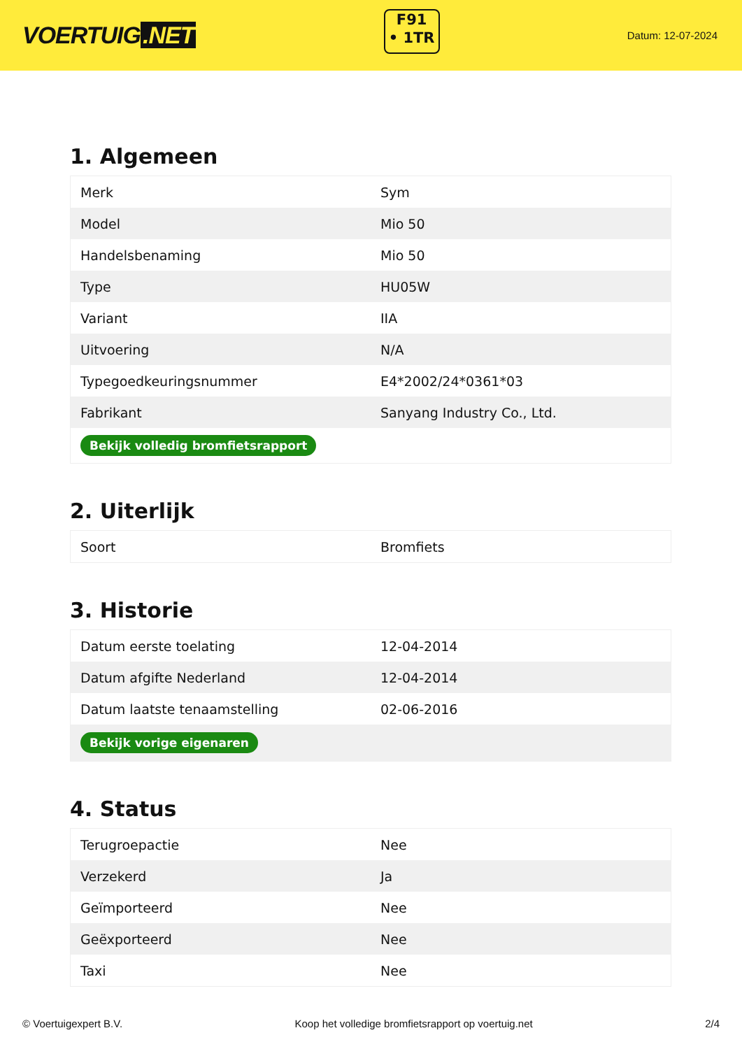VOERTUIG.NET
F91
• 1TR
Datum: 12-07-2024
1. Algemeen
| Merk | Sym |
| Model | Mio 50 |
| Handelsbenaming | Mio 50 |
| Type | HU05W |
| Variant | IIA |
| Uitvoering | N/A |
| Typegoedkeuringsnummer | E4*2002/24*0361*03 |
| Fabrikant | Sanyang Industry Co., Ltd. |
| Bekijk volledig bromfietsrapport | |
2. Uiterlijk
| Soort | Bromfiets |
3. Historie
| Datum eerste toelating | 12-04-2014 |
| Datum afgifte Nederland | 12-04-2014 |
| Datum laatste tenaamstelling | 02-06-2016 |
| Bekijk vorige eigenaren | |
4. Status
| Terugroepactie | Nee |
| Verzekerd | Ja |
| Geïmporteerd | Nee |
| Geëxporteerd | Nee |
| Taxi | Nee |
© Voertuigexpert B.V. Koop het volledige bromfietsrapport op voertuig.net 2/4